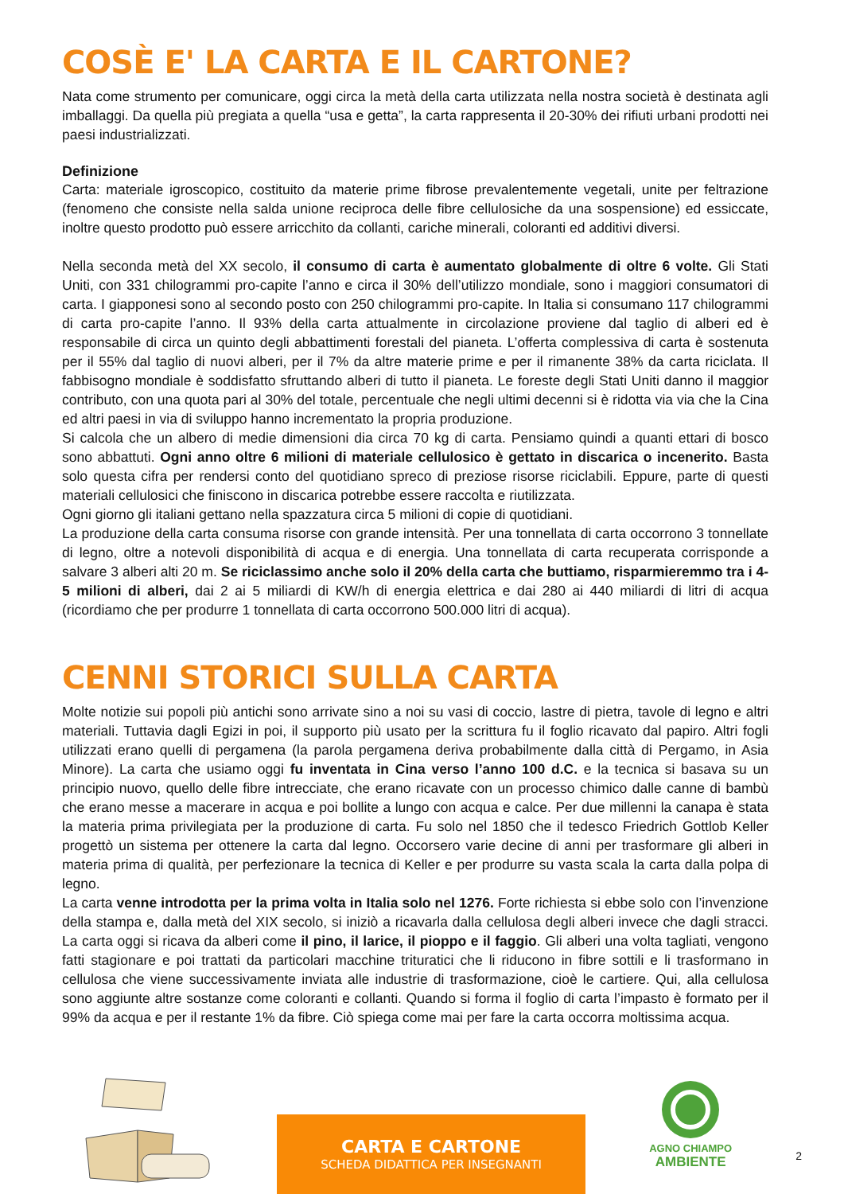COSÈ E' LA CARTA E IL CARTONE?
Nata come strumento per comunicare, oggi circa la metà della carta utilizzata nella nostra società è destinata agli imballaggi. Da quella più pregiata a quella “usa e getta”, la carta rappresenta il 20-30% dei rifiuti urbani prodotti nei paesi industrializzati.
Definizione
Carta: materiale igroscopico, costituito da materie prime fibrose prevalentemente vegetali, unite per feltrazione (fenomeno che consiste nella salda unione reciproca delle fibre cellulosiche da una sospensione) ed essiccate, inoltre questo prodotto può essere arricchito da collanti, cariche minerali, coloranti ed additivi diversi.
Nella seconda metà del XX secolo, il consumo di carta è aumentato globalmente di oltre 6 volte. Gli Stati Uniti, con 331 chilogrammi pro-capite l’anno e circa il 30% dell’utilizzo mondiale, sono i maggiori consumatori di carta. I giapponesi sono al secondo posto con 250 chilogrammi pro-capite. In Italia si consumano 117 chilogrammi di carta pro-capite l’anno. Il 93% della carta attualmente in circolazione proviene dal taglio di alberi ed è responsabile di circa un quinto degli abbattimenti forestali del pianeta. L’offerta complessiva di carta è sostenuta per il 55% dal taglio di nuovi alberi, per il 7% da altre materie prime e per il rimanente 38% da carta riciclata. Il fabbisogno mondiale è soddisfatto sfruttando alberi di tutto il pianeta. Le foreste degli Stati Uniti danno il maggior contributo, con una quota pari al 30% del totale, percentuale che negli ultimi decenni si è ridotta via via che la Cina ed altri paesi in via di sviluppo hanno incrementato la propria produzione.
Si calcola che un albero di medie dimensioni dia circa 70 kg di carta. Pensiamo quindi a quanti ettari di bosco sono abbattuti. Ogni anno oltre 6 milioni di materiale cellulosico è gettato in discarica o incenerito. Basta solo questa cifra per rendersi conto del quotidiano spreco di preziose risorse riciclabili. Eppure, parte di questi materiali cellulosici che finiscono in discarica potrebbe essere raccolta e riutilizzata.
Ogni giorno gli italiani gettano nella spazzatura circa 5 milioni di copie di quotidiani.
La produzione della carta consuma risorse con grande intensità. Per una tonnellata di carta occorrono 3 tonnellate di legno, oltre a notevoli disponibilità di acqua e di energia. Una tonnellata di carta recuperata corrisponde a salvare 3 alberi alti 20 m. Se riciclassimo anche solo il 20% della carta che buttiamo, risparmieremmo tra i 4-5 milioni di alberi, dai 2 ai 5 miliardi di KW/h di energia elettrica e dai 280 ai 440 miliardi di litri di acqua (ricordiamo che per produrre 1 tonnellata di carta occorrono 500.000 litri di acqua).
CENNI STORICI SULLA CARTA
Molte notizie sui popoli più antichi sono arrivate sino a noi su vasi di coccio, lastre di pietra, tavole di legno e altri materiali. Tuttavia dagli Egizi in poi, il supporto più usato per la scrittura fu il foglio ricavato dal papiro. Altri fogli utilizzati erano quelli di pergamena (la parola pergamena deriva probabilmente dalla città di Pergamo, in Asia Minore). La carta che usiamo oggi fu inventata in Cina verso l’anno 100 d.C. e la tecnica si basava su un principio nuovo, quello delle fibre intrecciate, che erano ricavate con un processo chimico dalle canne di bambù che erano messe a macerare in acqua e poi bollite a lungo con acqua e calce. Per due millenni la canapa è stata la materia prima privilegiata per la produzione di carta. Fu solo nel 1850 che il tedesco Friedrich Gottlob Keller progettò un sistema per ottenere la carta dal legno. Occorsero varie decine di anni per trasformare gli alberi in materia prima di qualità, per perfezionare la tecnica di Keller e per produrre su vasta scala la carta dalla polpa di legno.
La carta venne introdotta per la prima volta in Italia solo nel 1276. Forte richiesta si ebbe solo con l’invenzione della stampa e, dalla metà del XIX secolo, si iniziò a ricavarla dalla cellulosa degli alberi invece che dagli stracci. La carta oggi si ricava da alberi come il pino, il larice, il pioppo e il faggio. Gli alberi una volta tagliati, vengono fatti stagionare e poi trattati da particolari macchine trituratici che li riducono in fibre sottili e li trasformano in cellulosa che viene successivamente inviata alle industrie di trasformazione, cioè le cartiere. Qui, alla cellulosa sono aggiunte altre sostanze come coloranti e collanti. Quando si forma il foglio di carta l’impasto è formato per il 99% da acqua e per il restante 1% da fibre. Ciò spiega come mai per fare la carta occorra moltissima acqua.
CARTA E CARTONE
SCHEDA DIDATTICA PER INSEGNANTI
AGNO CHIAMPO
AMBIENTE
2